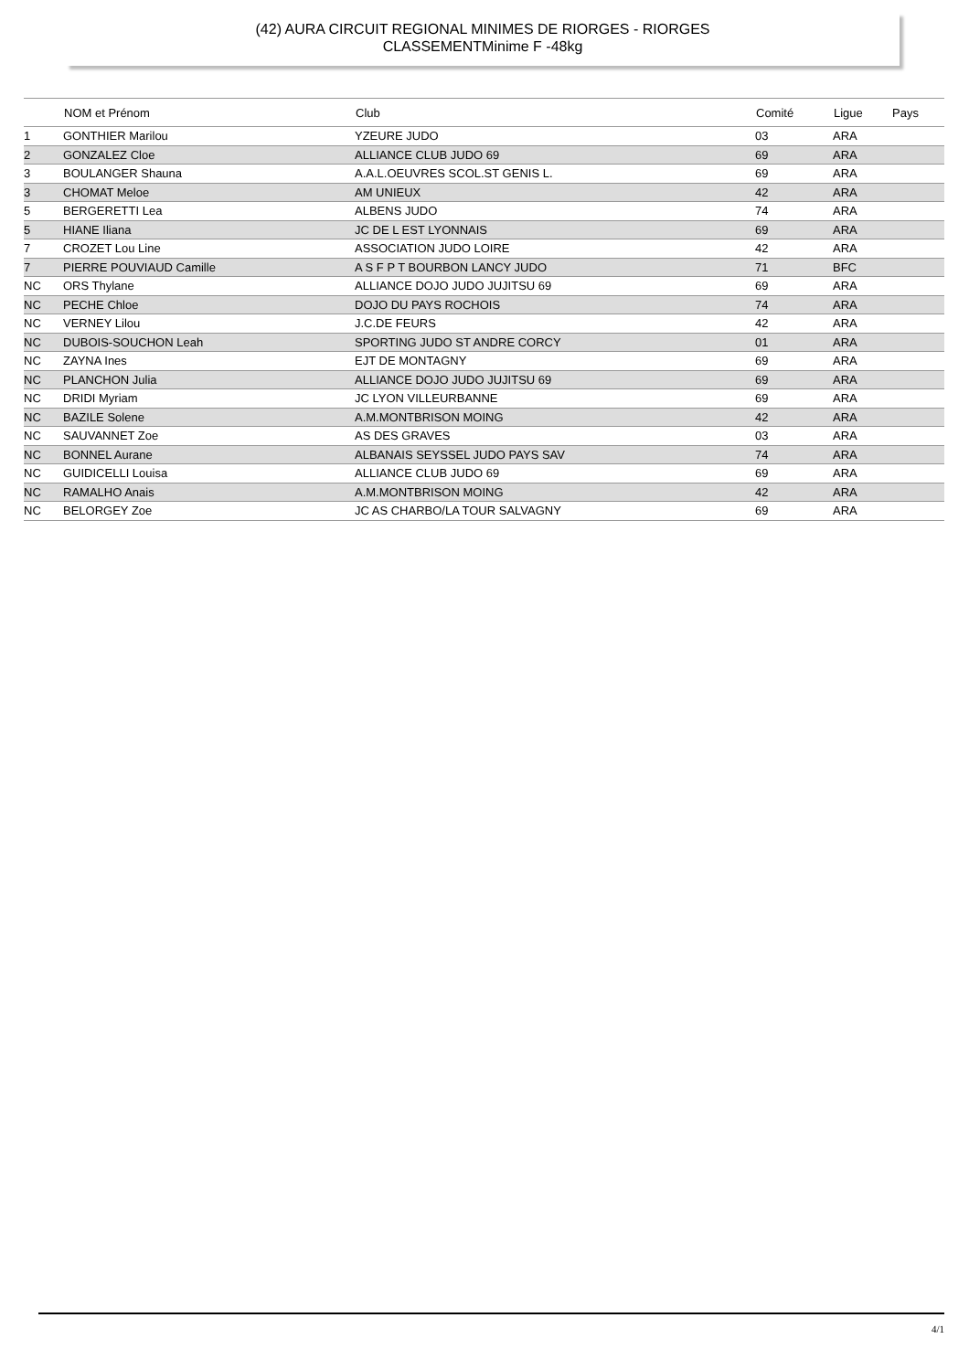(42) AURA CIRCUIT REGIONAL MINIMES DE RIORGES - RIORGES
CLASSEMENTMinime F -48kg
| | NOM et Prénom | Club | Comité | Ligue | Pays |
| --- | --- | --- | --- | --- | --- |
| 1 | GONTHIER Marilou | YZEURE JUDO | 03 | ARA | |
| 2 | GONZALEZ Cloe | ALLIANCE CLUB JUDO 69 | 69 | ARA | |
| 3 | BOULANGER Shauna | A.A.L.OEUVRES SCOL.ST GENIS L. | 69 | ARA | |
| 3 | CHOMAT Meloe | AM UNIEUX | 42 | ARA | |
| 5 | BERGERETTI Lea | ALBENS JUDO | 74 | ARA | |
| 5 | HIANE Iliana | JC DE L EST LYONNAIS | 69 | ARA | |
| 7 | CROZET Lou Line | ASSOCIATION JUDO LOIRE | 42 | ARA | |
| 7 | PIERRE POUVIAUD Camille | A S F P T BOURBON LANCY JUDO | 71 | BFC | |
| NC | ORS Thylane | ALLIANCE DOJO JUDO JUJITSU 69 | 69 | ARA | |
| NC | PECHE Chloe | DOJO DU PAYS ROCHOIS | 74 | ARA | |
| NC | VERNEY Lilou | J.C.DE FEURS | 42 | ARA | |
| NC | DUBOIS-SOUCHON Leah | SPORTING JUDO ST ANDRE CORCY | 01 | ARA | |
| NC | ZAYNA Ines | EJT DE MONTAGNY | 69 | ARA | |
| NC | PLANCHON Julia | ALLIANCE DOJO JUDO JUJITSU 69 | 69 | ARA | |
| NC | DRIDI Myriam | JC LYON VILLEURBANNE | 69 | ARA | |
| NC | BAZILE Solene | A.M.MONTBRISON MOING | 42 | ARA | |
| NC | SAUVANNET Zoe | AS DES GRAVES | 03 | ARA | |
| NC | BONNEL Aurane | ALBANAIS SEYSSEL JUDO PAYS SAV | 74 | ARA | |
| NC | GUIDICELLI Louisa | ALLIANCE CLUB JUDO 69 | 69 | ARA | |
| NC | RAMALHO Anais | A.M.MONTBRISON MOING | 42 | ARA | |
| NC | BELORGEY Zoe | JC AS CHARBO/LA TOUR SALVAGNY | 69 | ARA | |
4/1